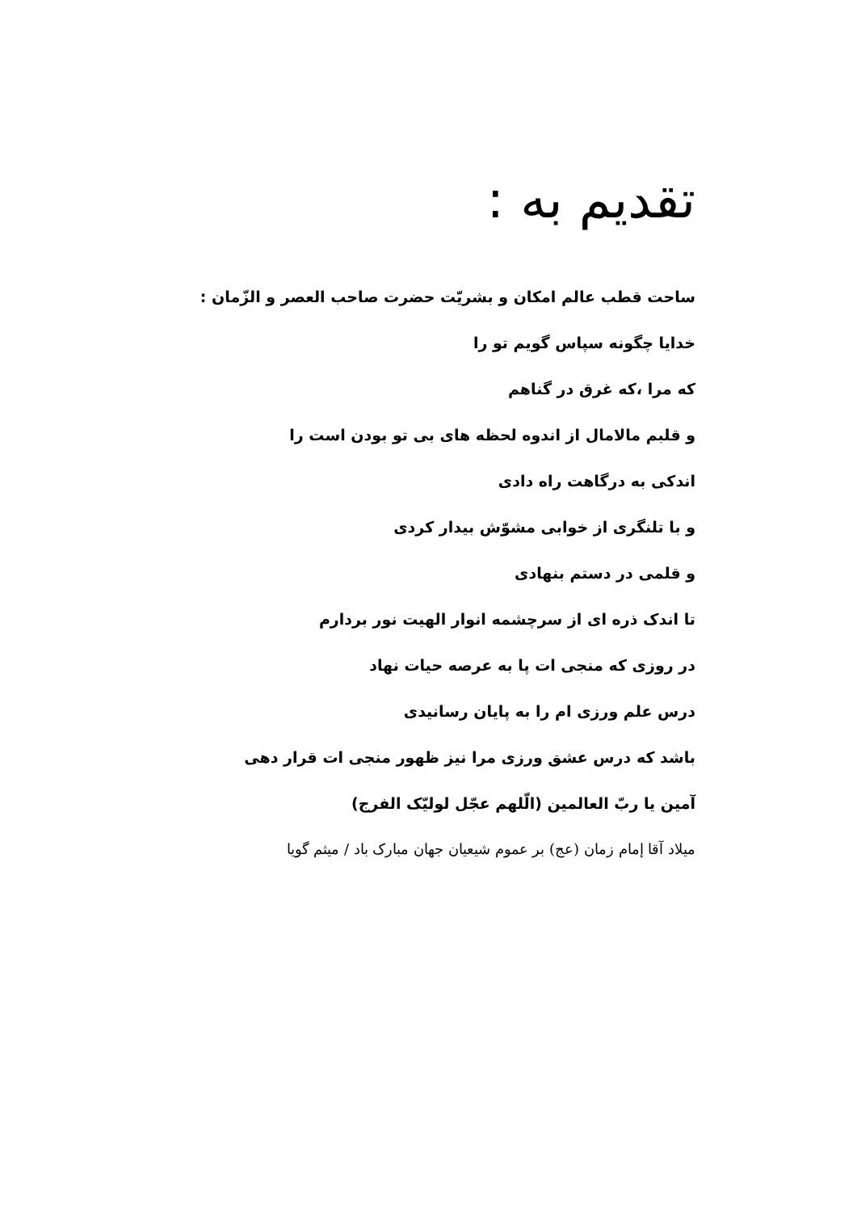تقدیم به :
ساحت قطب عالم امکان و بشریّت حضرت صاحب العصر و الزّمان :
خدایا چگونه سپاس گویم تو را
که مرا ،که غرق در گناهم
و قلبم مالامال از اندوه لحظه های بی تو بودن است را
اندکی به درگاهت راه دادی
و با تلنگری از خوابی مشوّش بیدار کردی
و قلمی در دستم بنهادی
تا اندک ذره ای از سرچشمه انوار الهیت نور بردارم
در روزی که منجی ات پا به عرصه حیات نهاد
درس علم ورزی ام را به پایان رسانیدی
باشد که درس عشق ورزی مرا نیز ظهور منجی ات قرار دهی
آمین یا ربّ العالمین (الّلهم عجّل لولیّک الفرج)
میلاد آقا إمام زمان (عج) بر عموم شیعیان جهان مبارک باد / میثم گویا